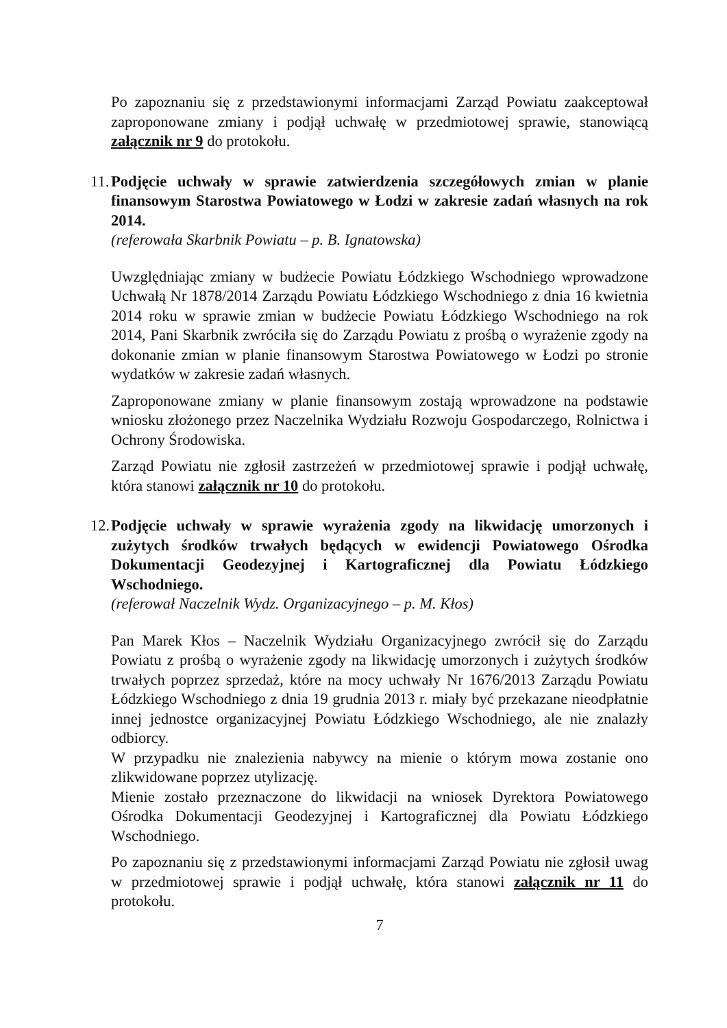Po zapoznaniu się z przedstawionymi informacjami Zarząd Powiatu zaakceptował zaproponowane zmiany i podjął uchwałę w przedmiotowej sprawie, stanowiącą załącznik nr 9 do protokołu.
11. Podjęcie uchwały w sprawie zatwierdzenia szczegółowych zmian w planie finansowym Starostwa Powiatowego w Łodzi w zakresie zadań własnych na rok 2014.
(referowała Skarbnik Powiatu – p. B. Ignatowska)
Uwzględniając zmiany w budżecie Powiatu Łódzkiego Wschodniego wprowadzone Uchwałą Nr 1878/2014 Zarządu Powiatu Łódzkiego Wschodniego z dnia 16 kwietnia 2014 roku w sprawie zmian w budżecie Powiatu Łódzkiego Wschodniego na rok 2014, Pani Skarbnik zwróciła się do Zarządu Powiatu z prośbą o wyrażenie zgody na dokonanie zmian w planie finansowym Starostwa Powiatowego w Łodzi po stronie wydatków w zakresie zadań własnych.
Zaproponowane zmiany w planie finansowym zostają wprowadzone na podstawie wniosku złożonego przez Naczelnika Wydziału Rozwoju Gospodarczego, Rolnictwa i Ochrony Środowiska.
Zarząd Powiatu nie zgłosił zastrzeżeń w przedmiotowej sprawie i podjął uchwałę, która stanowi załącznik nr 10 do protokołu.
12. Podjęcie uchwały w sprawie wyrażenia zgody na likwidację umorzonych i zużytych środków trwałych będących w ewidencji Powiatowego Ośrodka Dokumentacji Geodezyjnej i Kartograficznej dla Powiatu Łódzkiego Wschodniego.
(referował Naczelnik Wydz. Organizacyjnego – p. M. Kłos)
Pan Marek Kłos – Naczelnik Wydziału Organizacyjnego zwrócił się do Zarządu Powiatu z prośbą o wyrażenie zgody na likwidację umorzonych i zużytych środków trwałych poprzez sprzedaż, które na mocy uchwały Nr 1676/2013 Zarządu Powiatu Łódzkiego Wschodniego z dnia 19 grudnia 2013 r. miały być przekazane nieodpłatnie innej jednostce organizacyjnej Powiatu Łódzkiego Wschodniego, ale nie znalazły odbiorcy.
W przypadku nie znalezienia nabywcy na mienie o którym mowa zostanie ono zlikwidowane poprzez utylizację.
Mienie zostało przeznaczone do likwidacji na wniosek Dyrektora Powiatowego Ośrodka Dokumentacji Geodezyjnej i Kartograficznej dla Powiatu Łódzkiego Wschodniego.
Po zapoznaniu się z przedstawionymi informacjami Zarząd Powiatu nie zgłosił uwag w przedmiotowej sprawie i podjął uchwałę, która stanowi załącznik nr 11 do protokołu.
7